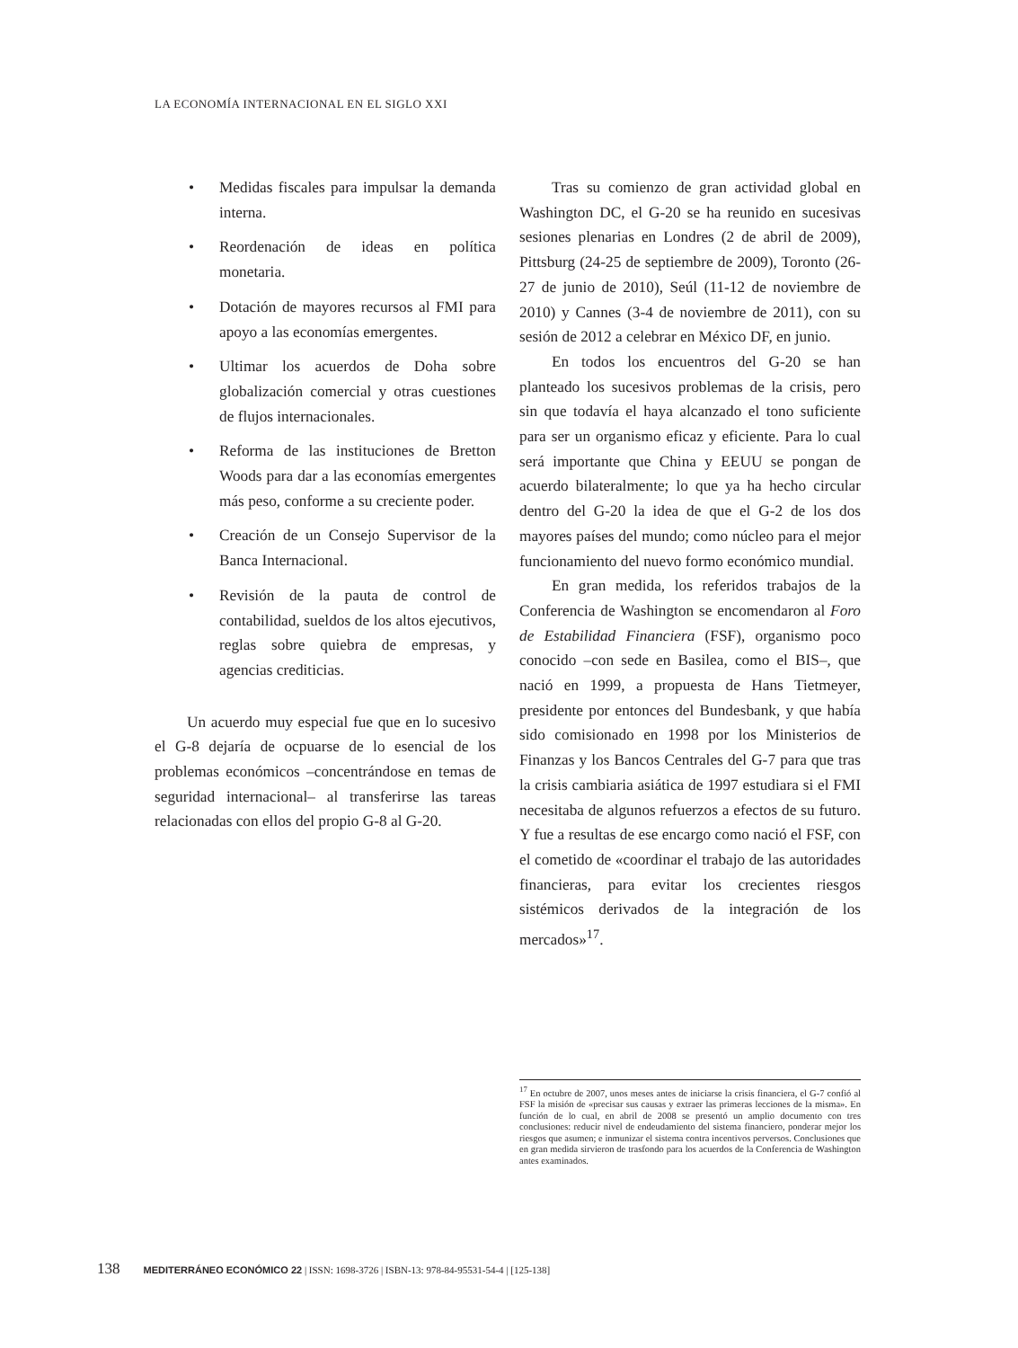LA ECONOMÍA INTERNACIONAL EN EL SIGLO XXI
• Medidas fiscales para impulsar la demanda interna.
• Reordenación de ideas en política monetaria.
• Dotación de mayores recursos al FMI para apoyo a las economías emergentes.
• Ultimar los acuerdos de Doha sobre globalización comercial y otras cuestiones de flujos internacionales.
• Reforma de las instituciones de Bretton Woods para dar a las economías emergentes más peso, conforme a su creciente poder.
• Creación de un Consejo Supervisor de la Banca Internacional.
• Revisión de la pauta de control de contabilidad, sueldos de los altos ejecutivos, reglas sobre quiebra de empresas, y agencias crediticias.
Un acuerdo muy especial fue que en lo sucesivo el G-8 dejaría de ocpuarse de lo esencial de los problemas económicos –concentrándose en temas de seguridad internacional– al transferirse las tareas relacionadas con ellos del propio G-8 al G-20.
Tras su comienzo de gran actividad global en Washington DC, el G-20 se ha reunido en sucesivas sesiones plenarias en Londres (2 de abril de 2009), Pittsburg (24-25 de septiembre de 2009), Toronto (26-27 de junio de 2010), Seúl (11-12 de noviembre de 2010) y Cannes (3-4 de noviembre de 2011), con su sesión de 2012 a celebrar en México DF, en junio.
En todos los encuentros del G-20 se han planteado los sucesivos problemas de la crisis, pero sin que todavía el haya alcanzado el tono suficiente para ser un organismo eficaz y eficiente. Para lo cual será importante que China y EEUU se pongan de acuerdo bilateralmente; lo que ya ha hecho circular dentro del G-20 la idea de que el G-2 de los dos mayores países del mundo; como núcleo para el mejor funcionamiento del nuevo formo económico mundial.
En gran medida, los referidos trabajos de la Conferencia de Washington se encomendaron al Foro de Estabilidad Financiera (FSF), organismo poco conocido –con sede en Basilea, como el BIS–, que nació en 1999, a propuesta de Hans Tietmeyer, presidente por entonces del Bundesbank, y que había sido comisionado en 1998 por los Ministerios de Finanzas y los Bancos Centrales del G-7 para que tras la crisis cambiaria asiática de 1997 estudiara si el FMI necesitaba de algunos refuerzos a efectos de su futuro. Y fue a resultas de ese encargo como nació el FSF, con el cometido de «coordinar el trabajo de las autoridades financieras, para evitar los crecientes riesgos sistémicos derivados de la integración de los mercados»<sup>17</sup>.
<sup>17</sup> En octubre de 2007, unos meses antes de iniciarse la crisis financiera, el G-7 confió al FSF la misión de «precisar sus causas y extraer las primeras lecciones de la misma». En función de lo cual, en abril de 2008 se presentó un amplio documento con tres conclusiones: reducir nivel de endeudamiento del sistema financiero, ponderar mejor los riesgos que asumen; e inmunizar el sistema contra incentivos perversos. Conclusiones que en gran medida sirvieron de trasfondo para los acuerdos de la Conferencia de Washington antes examinados.
138 MEDITERRÁNEO ECONÓMICO 22 | ISSN: 1698-3726 | ISBN-13: 978-84-95531-54-4 | [125-138]